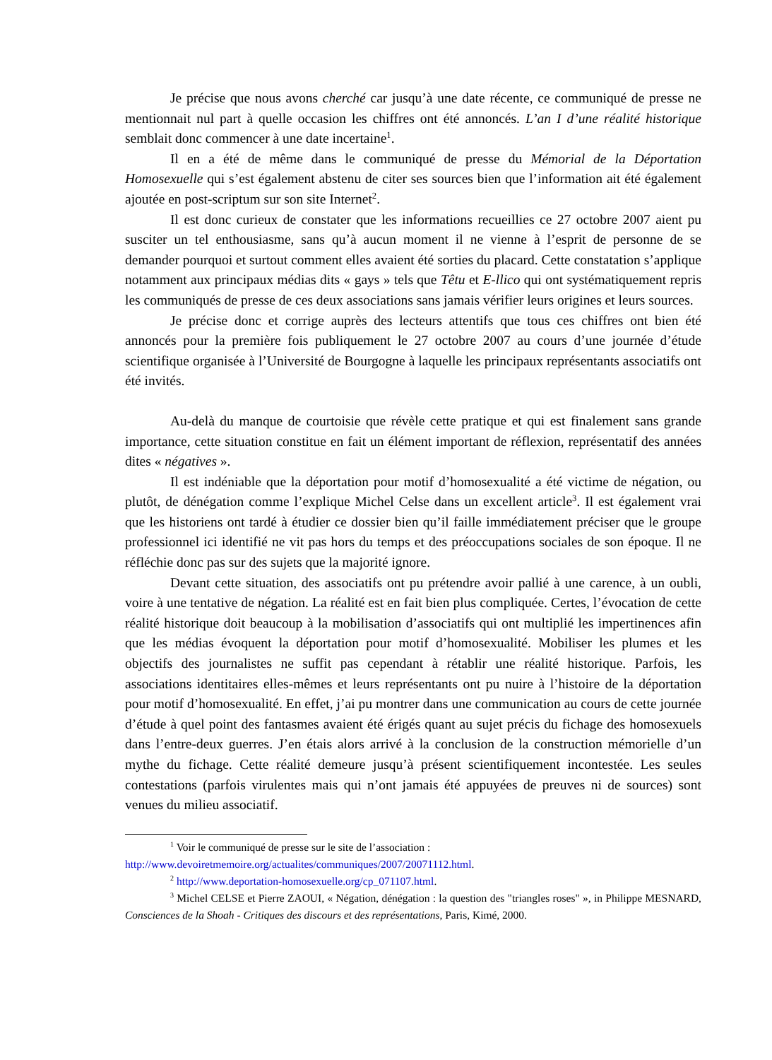Je précise que nous avons cherché car jusqu’à une date récente, ce communiqué de presse ne mentionnait nul part à quelle occasion les chiffres ont été annoncés. L’an I d’une réalité historique semblait donc commencer à une date incertaine<sup>1</sup>.
Il en a été de même dans le communiqué de presse du Mémorial de la Déportation Homosexuelle qui s’est également abstenu de citer ses sources bien que l’information ait été également ajoutée en post-scriptum sur son site Internet<sup>2</sup>.
Il est donc curieux de constater que les informations recueillies ce 27 octobre 2007 aient pu susciter un tel enthousiasme, sans qu’à aucun moment il ne vienne à l’esprit de personne de se demander pourquoi et surtout comment elles avaient été sorties du placard. Cette constatation s’applique notamment aux principaux médias dits « gays » tels que Têtu et E-llico qui ont systématiquement repris les communiqués de presse de ces deux associations sans jamais vérifier leurs origines et leurs sources.
Je précise donc et corrige auprès des lecteurs attentifs que tous ces chiffres ont bien été annoncés pour la première fois publiquement le 27 octobre 2007 au cours d’une journée d’étude scientifique organisée à l’Université de Bourgogne à laquelle les principaux représentants associatifs ont été invités.
Au-delà du manque de courtoisie que révèle cette pratique et qui est finalement sans grande importance, cette situation constitue en fait un élément important de réflexion, représentatif des années dites « négatives ».
Il est indéniable que la déportation pour motif d’homosexualité a été victime de négation, ou plutôt, de dénégation comme l’explique Michel Celse dans un excellent article<sup>3</sup>. Il est également vrai que les historiens ont tardé à étudier ce dossier bien qu’il faille immédiatement préciser que le groupe professionnel ici identifié ne vit pas hors du temps et des préoccupations sociales de son époque. Il ne réfléchie donc pas sur des sujets que la majorité ignore.
Devant cette situation, des associatifs ont pu prétendre avoir pallié à une carence, à un oubli, voire à une tentative de négation. La réalité est en fait bien plus compliquée. Certes, l’évocation de cette réalité historique doit beaucoup à la mobilisation d’associatifs qui ont multiplié les impertinences afin que les médias évoquent la déportation pour motif d’homosexualité. Mobiliser les plumes et les objectifs des journalistes ne suffit pas cependant à rétablir une réalité historique. Parfois, les associations identitaires elles-mêmes et leurs représentants ont pu nuire à l’histoire de la déportation pour motif d’homosexualité. En effet, j’ai pu montrer dans une communication au cours de cette journée d’étude à quel point des fantasmes avaient été érigés quant au sujet précis du fichage des homosexuels dans l’entre-deux guerres. J’en étais alors arrivé à la conclusion de la construction mémorielle d’un mythe du fichage. Cette réalité demeure jusqu’à présent scientifiquement incontestée. Les seules contestations (parfois virulentes mais qui n’ont jamais été appuyées de preuves ni de sources) sont venues du milieu associatif.
<sup>1</sup> Voir le communiqué de presse sur le site de l’association :
http://www.devoiretmemoire.org/actualites/communiques/2007/20071112.html.
<sup>2</sup> http://www.deportation-homosexuelle.org/cp_071107.html.
<sup>3</sup> Michel CELSE et Pierre ZAOUI, « Négation, dénégation : la question des "triangles roses" », in Philippe MESNARD, Consciences de la Shoah - Critiques des discours et des représentations, Paris, Kimé, 2000.